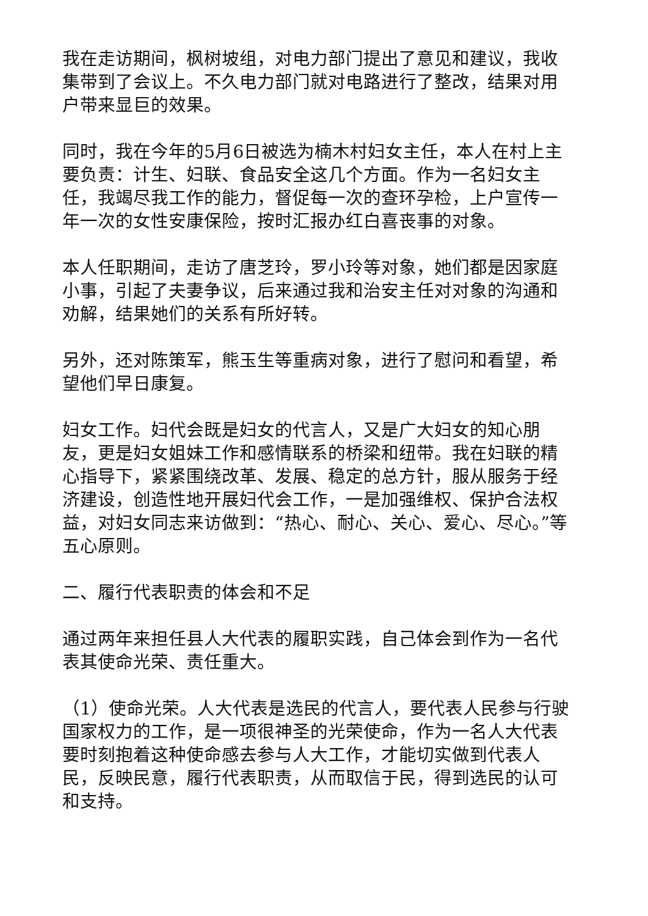我在走访期间，枫树坡组，对电力部门提出了意见和建议，我收集带到了会议上。不久电力部门就对电路进行了整改，结果对用户带来显巨的效果。
同时，我在今年的5月6日被选为楠木村妇女主任，本人在村上主要负责：计生、妇联、食品安全这几个方面。作为一名妇女主任，我竭尽我工作的能力，督促每一次的查环孕检，上户宣传一年一次的女性安康保险，按时汇报办红白喜丧事的对象。
本人任职期间，走访了唐芝玲，罗小玲等对象，她们都是因家庭小事，引起了夫妻争议，后来通过我和治安主任对对象的沟通和劝解，结果她们的关系有所好转。
另外，还对陈策军，熊玉生等重病对象，进行了慰问和看望，希望他们早日康复。
妇女工作。妇代会既是妇女的代言人，又是广大妇女的知心朋友，更是妇女姐妹工作和感情联系的桥梁和纽带。我在妇联的精心指导下，紧紧围绕改革、发展、稳定的总方针，服从服务于经济建设，创造性地开展妇代会工作，一是加强维权、保护合法权益，对妇女同志来访做到：“热心、耐心、关心、爱心、尽心。”等五心原则。
二、履行代表职责的体会和不足
通过两年来担任县人大代表的履职实践，自己体会到作为一名代表其使命光荣、责任重大。
（1）使命光荣。人大代表是选民的代言人，要代表人民参与行驶国家权力的工作，是一项很神圣的光荣使命，作为一名人大代表要时刻抱着这种使命感去参与人大工作，才能切实做到代表人民，反映民意，履行代表职责，从而取信于民，得到选民的认可和支持。